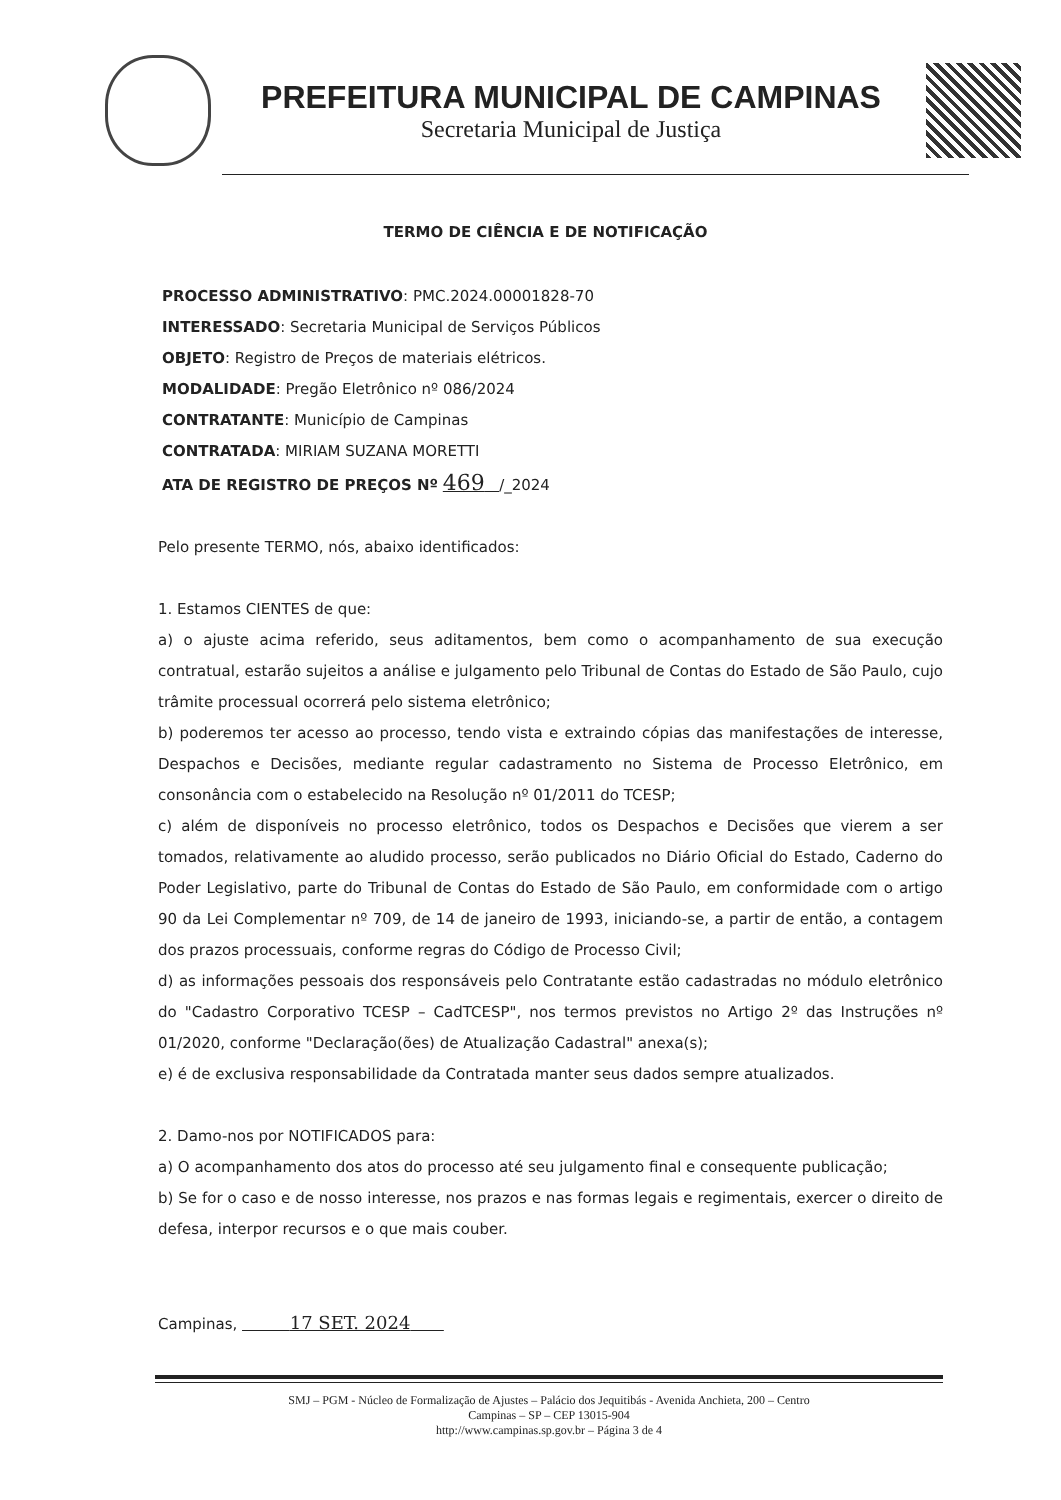PREFEITURA MUNICIPAL DE CAMPINAS
Secretaria Municipal de Justiça
TERMO DE CIÊNCIA E DE NOTIFICAÇÃO
PROCESSO ADMINISTRATIVO: PMC.2024.00001828-70
INTERESSADO: Secretaria Municipal de Serviços Públicos
OBJETO: Registro de Preços de materiais elétricos.
MODALIDADE: Pregão Eletrônico nº 086/2024
CONTRATANTE: Município de Campinas
CONTRATADA: MIRIAM SUZANA MORETTI
ATA DE REGISTRO DE PREÇOS Nº 469 /_2024
Pelo presente TERMO, nós, abaixo identificados:
1. Estamos CIENTES de que:
a) o ajuste acima referido, seus aditamentos, bem como o acompanhamento de sua execução contratual, estarão sujeitos a análise e julgamento pelo Tribunal de Contas do Estado de São Paulo, cujo trâmite processual ocorrerá pelo sistema eletrônico;
b) poderemos ter acesso ao processo, tendo vista e extraindo cópias das manifestações de interesse, Despachos e Decisões, mediante regular cadastramento no Sistema de Processo Eletrônico, em consonância com o estabelecido na Resolução nº 01/2011 do TCESP;
c) além de disponíveis no processo eletrônico, todos os Despachos e Decisões que vierem a ser tomados, relativamente ao aludido processo, serão publicados no Diário Oficial do Estado, Caderno do Poder Legislativo, parte do Tribunal de Contas do Estado de São Paulo, em conformidade com o artigo 90 da Lei Complementar nº 709, de 14 de janeiro de 1993, iniciando-se, a partir de então, a contagem dos prazos processuais, conforme regras do Código de Processo Civil;
d) as informações pessoais dos responsáveis pelo Contratante estão cadastradas no módulo eletrônico do "Cadastro Corporativo TCESP – CadTCESP", nos termos previstos no Artigo 2º das Instruções nº 01/2020, conforme "Declaração(ões) de Atualização Cadastral" anexa(s);
e) é de exclusiva responsabilidade da Contratada manter seus dados sempre atualizados.
2. Damo-nos por NOTIFICADOS para:
a) O acompanhamento dos atos do processo até seu julgamento final e consequente publicação;
b) Se for o caso e de nosso interesse, nos prazos e nas formas legais e regimentais, exercer o direito de defesa, interpor recursos e o que mais couber.
Campinas, 17 SET. 2024
SMJ – PGM - Núcleo de Formalização de Ajustes – Palácio dos Jequitibás - Avenida Anchieta, 200 – Centro
Campinas – SP – CEP 13015-904
http://www.campinas.sp.gov.br – Página 3 de 4